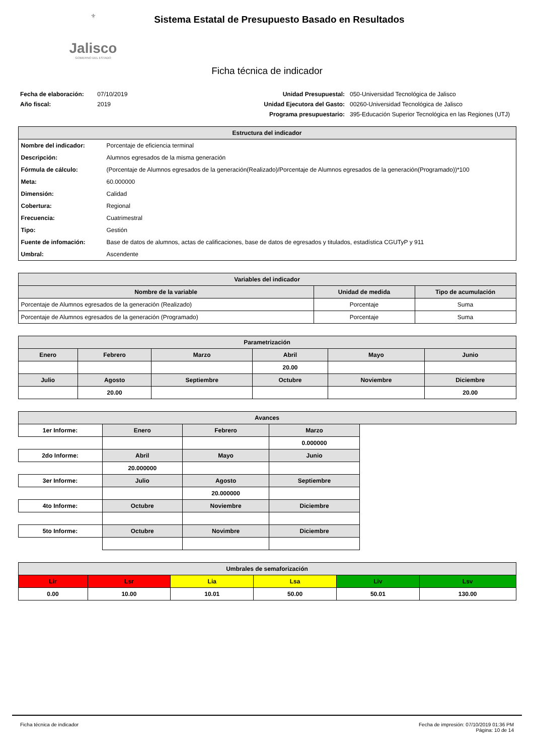⚜
Jalisco
GOBIERNO DEL ESTADO
Sistema Estatal de Presupuesto Basado en Resultados
Ficha técnica de indicador
Fecha de elaboración: 07/10/2019
Año fiscal: 2019
Unidad Presupuestal:
Unidad Ejecutora del Gasto:
Programa presupuestario:
050-Universidad Tecnológica de Jalisco
00260-Universidad Tecnológica de Jalisco
395-Educación Superior Tecnológica en las Regiones (UTJ)
| Estructura del indicador | |
| --- | --- |
| Nombre del indicador: | Porcentaje de eficiencia terminal |
| Descripción: | Alumnos egresados de la misma generación |
| Fórmula de cálculo: | (Porcentaje de Alumnos egresados de la generación(Realizado)/Porcentaje de Alumnos egresados de la generación(Programado))*100 |
| Meta: | 60.000000 |
| Dimensión: | Calidad |
| Cobertura: | Regional |
| Frecuencia: | Cuatrimestral |
| Tipo: | Gestión |
| Fuente de infomación: | Base de datos de alumnos, actas de calificaciones, base de datos de egresados y titulados, estadística CGUTyP y 911 |
| Umbral: | Ascendente |
| Variables del indicador | | |
| --- | --- | --- |
| Nombre de la variable | Unidad de medida | Tipo de acumulación |
| Porcentaje de Alumnos egresados de la generación (Realizado) | Porcentaje | Suma |
| Porcentaje de Alumnos egresados de la generación (Programado) | Porcentaje | Suma |
| Parametrización | | | | | |
| --- | --- | --- | --- | --- | --- |
| Enero | Febrero | Marzo | Abril | Mayo | Junio |
| | | | 20.00 | | |
| Julio | Agosto | Septiembre | Octubre | Noviembre | Diciembre |
| | 20.00 | | | | 20.00 |
| Avances | | | | |
| --- | --- | --- | --- | --- |
| 1er Informe: | Enero | Febrero | Marzo | |
| | | | 0.000000 | |
| 2do Informe: | Abril | Mayo | Junio | |
| | 20.000000 | | | |
| 3er Informe: | Julio | Agosto | Septiembre | |
| | | 20.000000 | | |
| 4to Informe: | Octubre | Noviembre | Diciembre | |
| 5to Informe: | Octubre | Novimbre | Diciembre | |
| Umbrales de semaforización | | | | | |
| --- | --- | --- | --- | --- | --- |
| Lir | Lsr | Lia | Lsa | Liv | Lsv |
| 0.00 | 10.00 | 10.01 | 50.00 | 50.01 | 130.00 |
Ficha técnica de indicador Fecha de impresión: 07/10/2019 01:36 PM
Página: 10 de 14